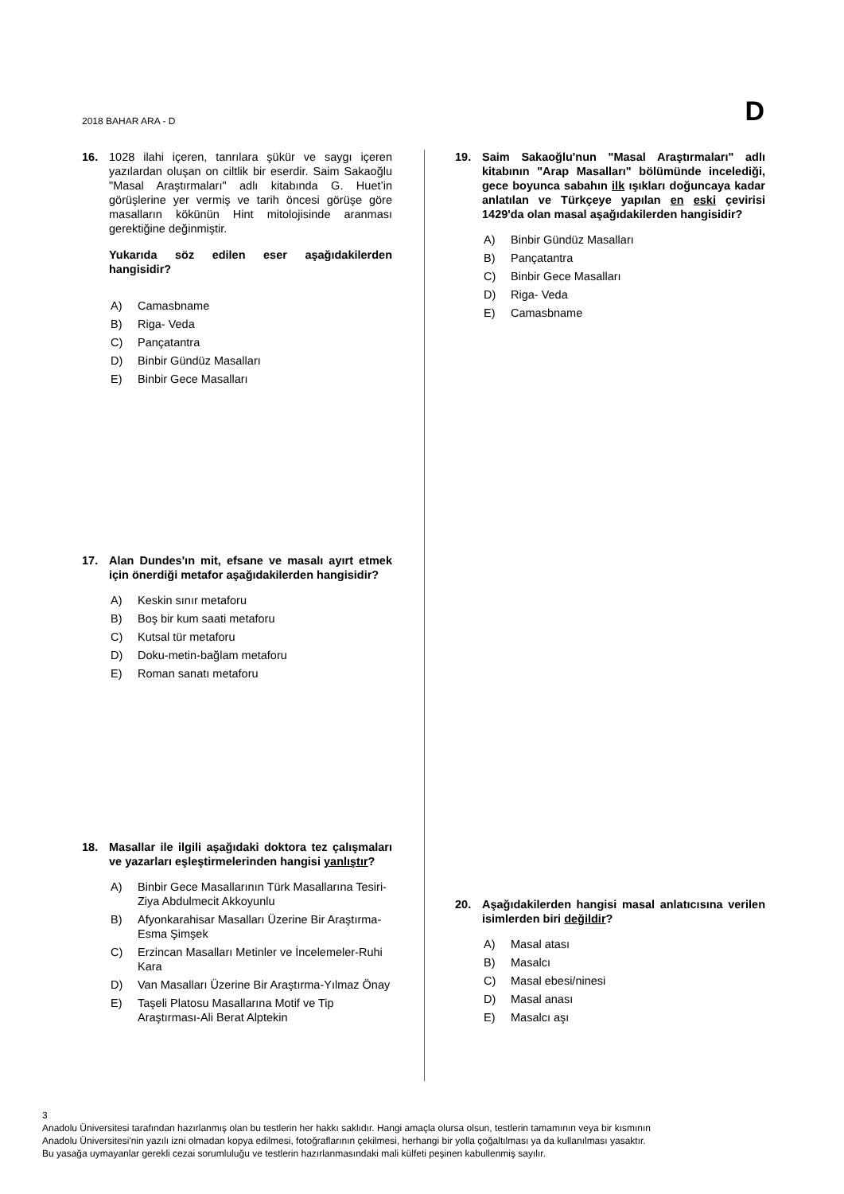2018 BAHAR ARA - D
D
16. 1028 ilahi içeren, tanrılara şükür ve saygı içeren yazılardan oluşan on ciltlik bir eserdir. Saim Sakaoğlu "Masal Araştırmaları" adlı kitabında G. Huet’in görüşlerine yer vermiş ve tarih öncesi görüşe göre masalların kökünün Hint mitolojisinde aranması gerektiğine değinmiştir.
Yukarıda söz edilen eser aşağıdakilerden hangisidir?
A) Camasbname
B) Riga- Veda
C) Pançatantra
D) Binbir Gündüz Masalları
E) Binbir Gece Masalları
17. Alan Dundes'ın mit, efsane ve masalı ayırt etmek için önerdiği metafor aşağıdakilerden hangisidir?
A) Keskin sınır metaforu
B) Boş bir kum saati metaforu
C) Kutsal tür metaforu
D) Doku-metin-bağlam metaforu
E) Roman sanatı metaforu
18. Masallar ile ilgili aşağıdaki doktora tez çalışmaları ve yazarları eşleştirmelerinden hangisi yanlıştır?
A) Binbir Gece Masallarının Türk Masallarına Tesiri-Ziya Abdulmecit Akkoyunlu
B) Afyonkarahisar Masalları Üzerine Bir Araştırma-Esma Şimşek
C) Erzincan Masalları Metinler ve İncelemeler-Ruhi Kara
D) Van Masalları Üzerine Bir Araştırma-Yılmaz Önay
E) Taşeli Platosu Masallarına Motif ve Tip Araştırması-Ali Berat Alptekin
19. Saim Sakaoğlu'nun "Masal Araştırmaları" adlı kitabının "Arap Masalları" bölümünde incelediği, gece boyunca sabahın ilk ışıkları doğuncaya kadar anlatılan ve Türkçeye yapılan en eski çevirisi 1429'da olan masal aşağıdakilerden hangisidir?
A) Binbir Gündüz Masalları
B) Pançatantra
C) Binbir Gece Masalları
D) Riga- Veda
E) Camasbname
20. Aşağıdakilerden hangisi masal anlatıcısına verilen isimlerden biri değildir?
A) Masal atası
B) Masalcı
C) Masal ebesi/ninesi
D) Masal anası
E) Masalcı aşı
3
Anadolu Üniversitesi tarafından hazırlanmış olan bu testlerin her hakkı saklıdır. Hangi amaçla olursa olsun, testlerin tamamının veya bir kısmının
Anadolu Üniversitesi'nin yazılı izni olmadan kopya edilmesi, fotoğraflarının çekilmesi, herhangi bir yolla çoğaltılması ya da kullanılması yasaktır.
Bu yasağa uymayanlar gerekli cezai sorumluluğu ve testlerin hazırlanmasındaki mali külfeti peşinen kabullenmiş sayılır.